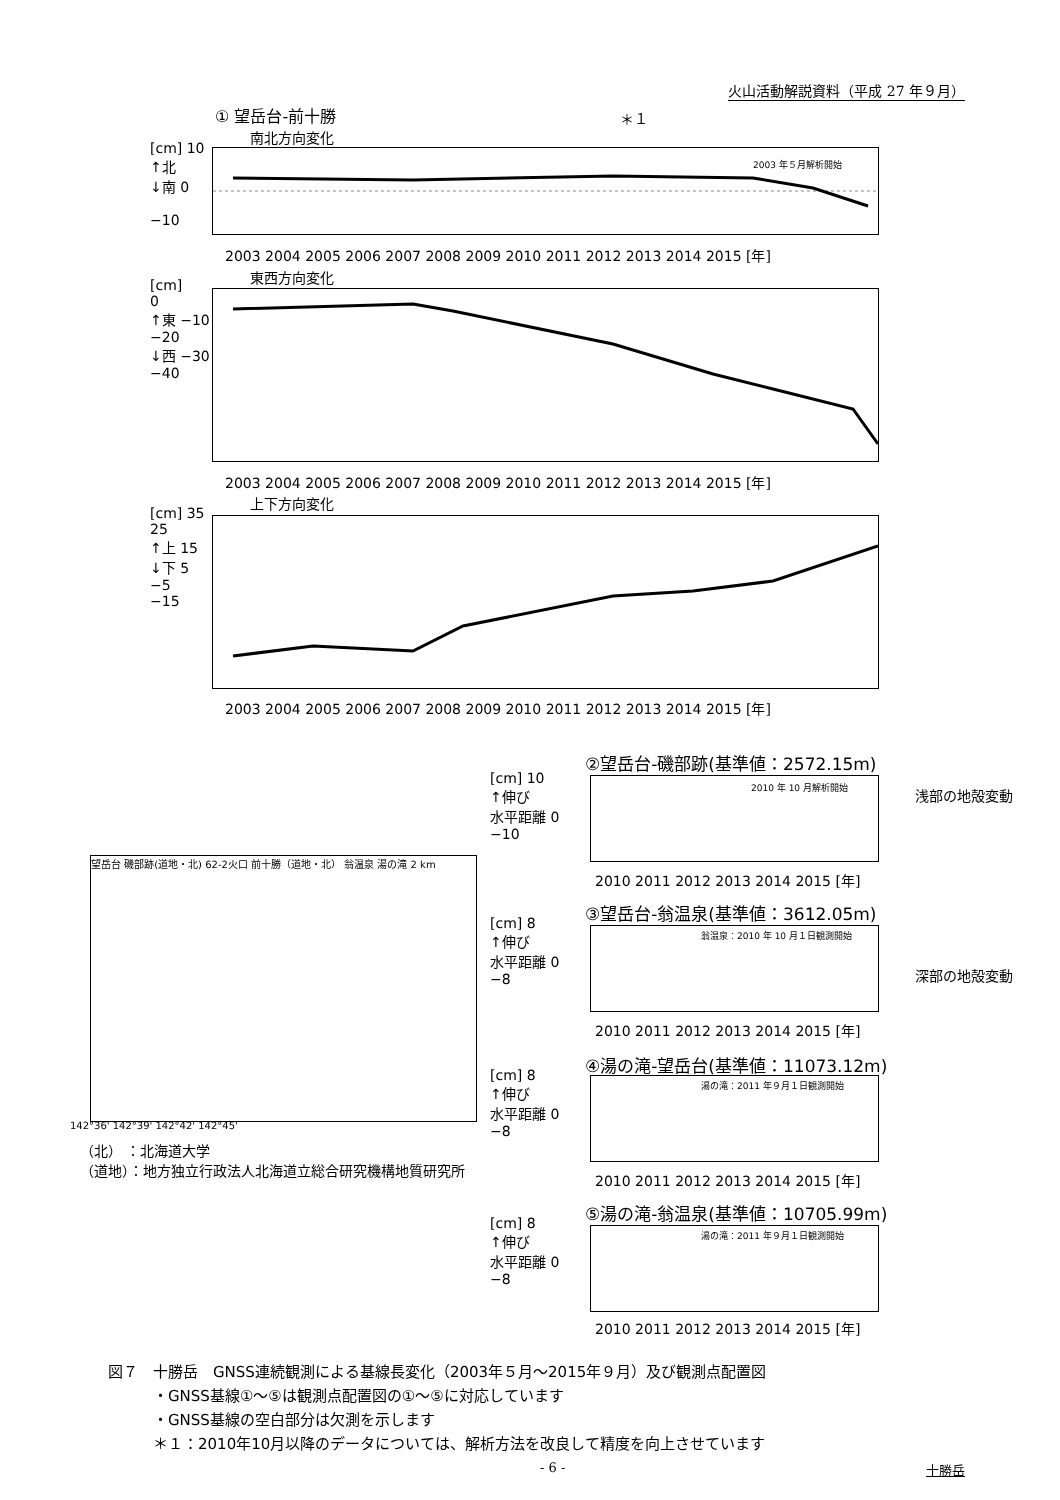火山活動解説資料（平成 27 年９月）
① 望岳台-前十勝 ＊１
南北方向変化
[cm] 10
↑北
↓南 0
−10
2003 年５月解析開始
2003 2004 2005 2006 2007 2008 2009 2010 2011 2012 2013 2014 2015 [年]
東西方向変化
[cm]
0
↑東 −10
−20
↓西 −30
−40
2003 2004 2005 2006 2007 2008 2009 2010 2011 2012 2013 2014 2015 [年]
上下方向変化
[cm] 35
25
↑上 15
↓下 5
−5
−15
2003 2004 2005 2006 2007 2008 2009 2010 2011 2012 2013 2014 2015 [年]
②望岳台-磯部跡(基準値：2572.15m)
2010 年 10 月解析開始
[cm] 10
↑伸び
水平距離 0
−10
浅部の地殻変動
2010 2011 2012 2013 2014 2015 [年]
③望岳台-翁温泉(基準値：3612.05m)
翁温泉：2010 年 10 月１日観測開始
[cm] 8
↑伸び
水平距離 0
−8
深部の地殻変動
2010 2011 2012 2013 2014 2015 [年]
望岳台 磯部跡(道地・北) 62-2火口 前十勝（道地・北） 翁温泉 湯の滝 2 km
142°36' 142°39' 142°42' 142°45'
（北） ：北海道大学
（道地）：地方独立行政法人北海道立総合研究機構地質研究所
④湯の滝-望岳台(基準値：11073.12m)
湯の滝：2011 年９月１日観測開始
[cm] 8
↑伸び
水平距離 0
−8
2010 2011 2012 2013 2014 2015 [年]
⑤湯の滝-翁温泉(基準値：10705.99m)
湯の滝：2011 年９月１日観測開始
[cm] 8
↑伸び
水平距離 0
−8
2010 2011 2012 2013 2014 2015 [年]
図７　十勝岳　GNSS連続観測による基線長変化（2003年５月～2015年９月）及び観測点配置図
　　　・GNSS基線①～⑤は観測点配置図の①～⑤に対応しています
　　　・GNSS基線の空白部分は欠測を示します
　　　＊１：2010年10月以降のデータについては、解析方法を改良して精度を向上させています
- 6 - 十勝岳